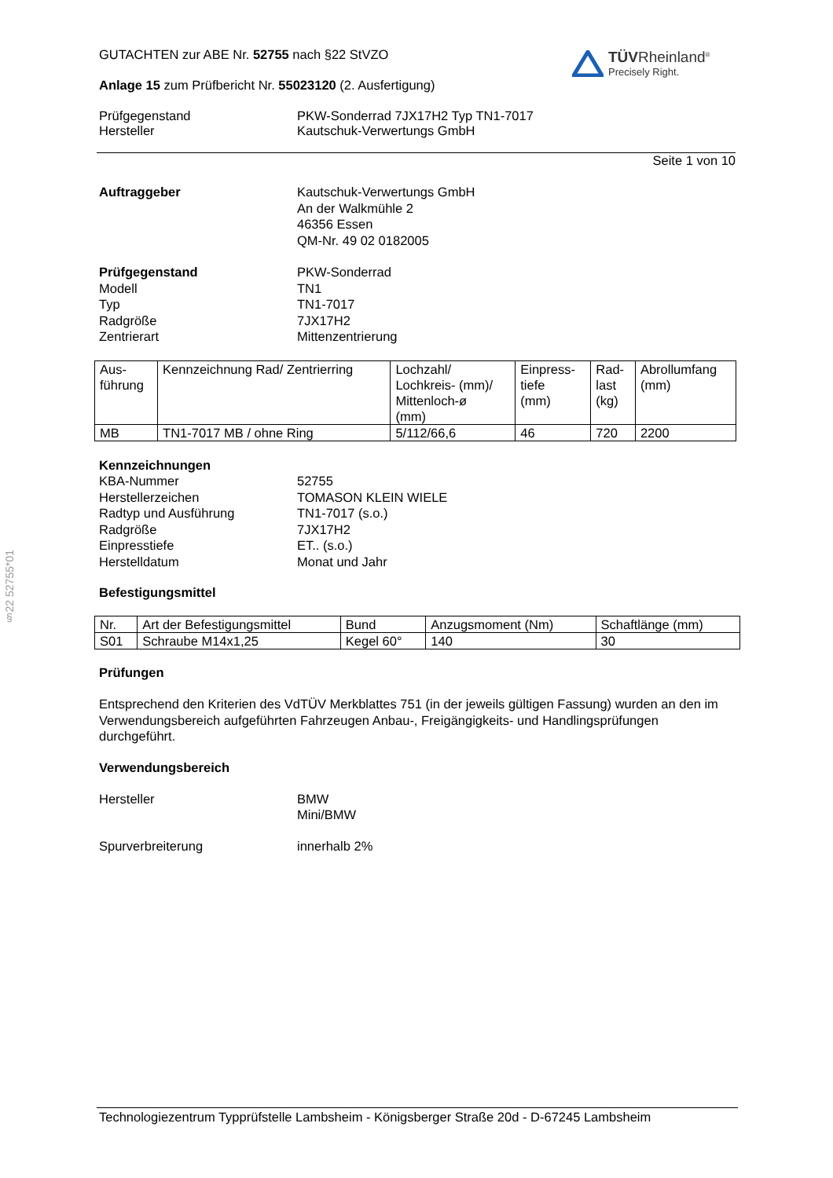§22 52755*01
TÜVRheinland<sup>®</sup>
Precisely Right.
GUTACHTEN zur ABE Nr. 52755 nach §22 StVZO
Anlage 15 zum Prüfbericht Nr. 55023120 (2. Ausfertigung)
Prüfgegenstand
Hersteller
PKW-Sonderrad 7JX17H2 Typ TN1-7017
Kautschuk-Verwertungs GmbH
Seite 1 von 10
Auftraggeber Kautschuk-Verwertungs GmbH
An der Walkmühle 2
46356 Essen
QM-Nr. 49 02 0182005
Prüfgegenstand
Modell
Typ
Radgröße
Zentrierart
PKW-Sonderrad
TN1
TN1-7017
7JX17H2
Mittenzentrierung
| Aus- führung | Kennzeichnung Rad/ Zentrierring | Lochzahl/ Lochkreis- (mm)/ Mittenloch-ø (mm) | Einpress- tiefe (mm) | Rad- last (kg) | Abrollumfang (mm) |
| MB | TN1-7017 MB / ohne Ring | 5/112/66,6 | 46 | 720 | 2200 |
Kennzeichnungen
KBA-Nummer
Herstellerzeichen
Radtyp und Ausführung
Radgröße
Einpresstiefe
Herstelldatum
52755
TOMASON KLEIN WIELE
TN1-7017 (s.o.)
7JX17H2
ET.. (s.o.)
Monat und Jahr
Befestigungsmittel
| Nr. | Art der Befestigungsmittel | Bund | Anzugsmoment (Nm) | Schaftlänge (mm) |
| S01 | Schraube M14x1,25 | Kegel 60° | 140 | 30 |
Prüfungen
Entsprechend den Kriterien des VdTÜV Merkblattes 751 (in der jeweils gültigen Fassung) wurden an den im Verwendungsbereich aufgeführten Fahrzeugen Anbau-, Freigängigkeits- und Handlingsprüfungen durchgeführt.
Verwendungsbereich
Hersteller BMW
Mini/BMW
Spurverbreiterung innerhalb 2%
Technologiezentrum Typprüfstelle Lambsheim - Königsberger Straße 20d - D-67245 Lambsheim